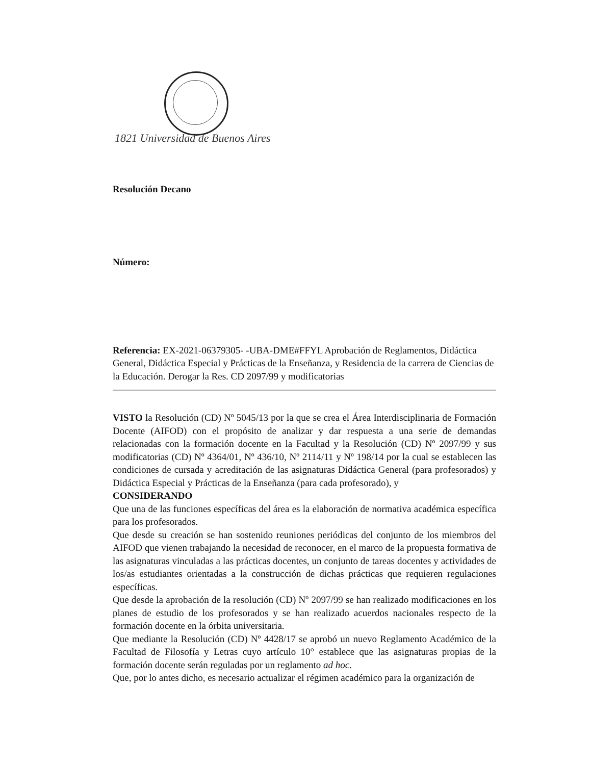1821 Universidad de Buenos Aires
Resolución Decano
Número:
Referencia: EX-2021-06379305- -UBA-DME#FFYL Aprobación de Reglamentos, Didáctica General, Didáctica Especial y Prácticas de la Enseñanza, y Residencia de la carrera de Ciencias de la Educación. Derogar la Res. CD 2097/99 y modificatorias
VISTO la Resolución (CD) Nº 5045/13 por la que se crea el Área Interdisciplinaria de Formación Docente (AIFOD) con el propósito de analizar y dar respuesta a una serie de demandas relacionadas con la formación docente en la Facultad y la Resolución (CD) Nº 2097/99 y sus modificatorias (CD) Nº 4364/01, Nº 436/10, Nº 2114/11 y Nº 198/14 por la cual se establecen las condiciones de cursada y acreditación de las asignaturas Didáctica General (para profesorados) y Didáctica Especial y Prácticas de la Enseñanza (para cada profesorado), y
CONSIDERANDO
Que una de las funciones específicas del área es la elaboración de normativa académica específica para los profesorados.
Que desde su creación se han sostenido reuniones periódicas del conjunto de los miembros del AIFOD que vienen trabajando la necesidad de reconocer, en el marco de la propuesta formativa de las asignaturas vinculadas a las prácticas docentes, un conjunto de tareas docentes y actividades de los/as estudiantes orientadas a la construcción de dichas prácticas que requieren regulaciones específicas.
Que desde la aprobación de la resolución (CD) Nº 2097/99 se han realizado modificaciones en los planes de estudio de los profesorados y se han realizado acuerdos nacionales respecto de la formación docente en la órbita universitaria.
Que mediante la Resolución (CD) Nº 4428/17 se aprobó un nuevo Reglamento Académico de la Facultad de Filosofía y Letras cuyo artículo 10° establece que las asignaturas propias de la formación docente serán reguladas por un reglamento ad hoc.
Que, por lo antes dicho, es necesario actualizar el régimen académico para la organización de